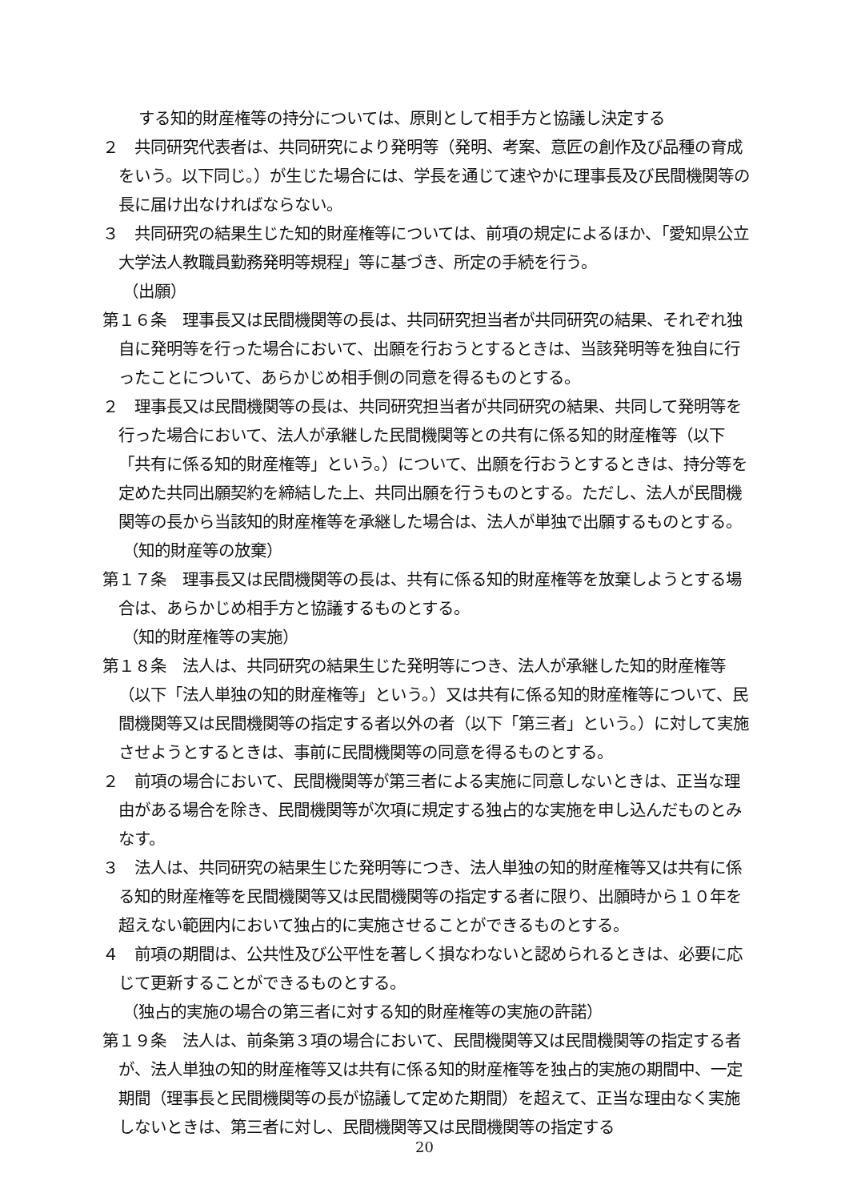する知的財産権等の持分については、原則として相手方と協議し決定する
２　共同研究代表者は、共同研究により発明等（発明、考案、意匠の創作及び品種の育成をいう。以下同じ。）が生じた場合には、学長を通じて速やかに理事長及び民間機関等の長に届け出なければならない。
３　共同研究の結果生じた知的財産権等については、前項の規定によるほか、「愛知県公立大学法人教職員勤務発明等規程」等に基づき、所定の手続を行う。
（出願）
第１６条　理事長又は民間機関等の長は、共同研究担当者が共同研究の結果、それぞれ独自に発明等を行った場合において、出願を行おうとするときは、当該発明等を独自に行ったことについて、あらかじめ相手側の同意を得るものとする。
２　理事長又は民間機関等の長は、共同研究担当者が共同研究の結果、共同して発明等を行った場合において、法人が承継した民間機関等との共有に係る知的財産権等（以下「共有に係る知的財産権等」という。）について、出願を行おうとするときは、持分等を定めた共同出願契約を締結した上、共同出願を行うものとする。ただし、法人が民間機関等の長から当該知的財産権等を承継した場合は、法人が単独で出願するものとする。
（知的財産等の放棄）
第１７条　理事長又は民間機関等の長は、共有に係る知的財産権等を放棄しようとする場合は、あらかじめ相手方と協議するものとする。
（知的財産権等の実施）
第１８条　法人は、共同研究の結果生じた発明等につき、法人が承継した知的財産権等（以下「法人単独の知的財産権等」という。）又は共有に係る知的財産権等について、民間機関等又は民間機関等の指定する者以外の者（以下「第三者」という。）に対して実施させようとするときは、事前に民間機関等の同意を得るものとする。
２　前項の場合において、民間機関等が第三者による実施に同意しないときは、正当な理由がある場合を除き、民間機関等が次項に規定する独占的な実施を申し込んだものとみなす。
３　法人は、共同研究の結果生じた発明等につき、法人単独の知的財産権等又は共有に係る知的財産権等を民間機関等又は民間機関等の指定する者に限り、出願時から１０年を超えない範囲内において独占的に実施させることができるものとする。
４　前項の期間は、公共性及び公平性を著しく損なわないと認められるときは、必要に応じて更新することができるものとする。
（独占的実施の場合の第三者に対する知的財産権等の実施の許諾）
第１９条　法人は、前条第３項の場合において、民間機関等又は民間機関等の指定する者が、法人単独の知的財産権等又は共有に係る知的財産権等を独占的実施の期間中、一定期間（理事長と民間機関等の長が協議して定めた期間）を超えて、正当な理由なく実施しないときは、第三者に対し、民間機関等又は民間機関等の指定する
20